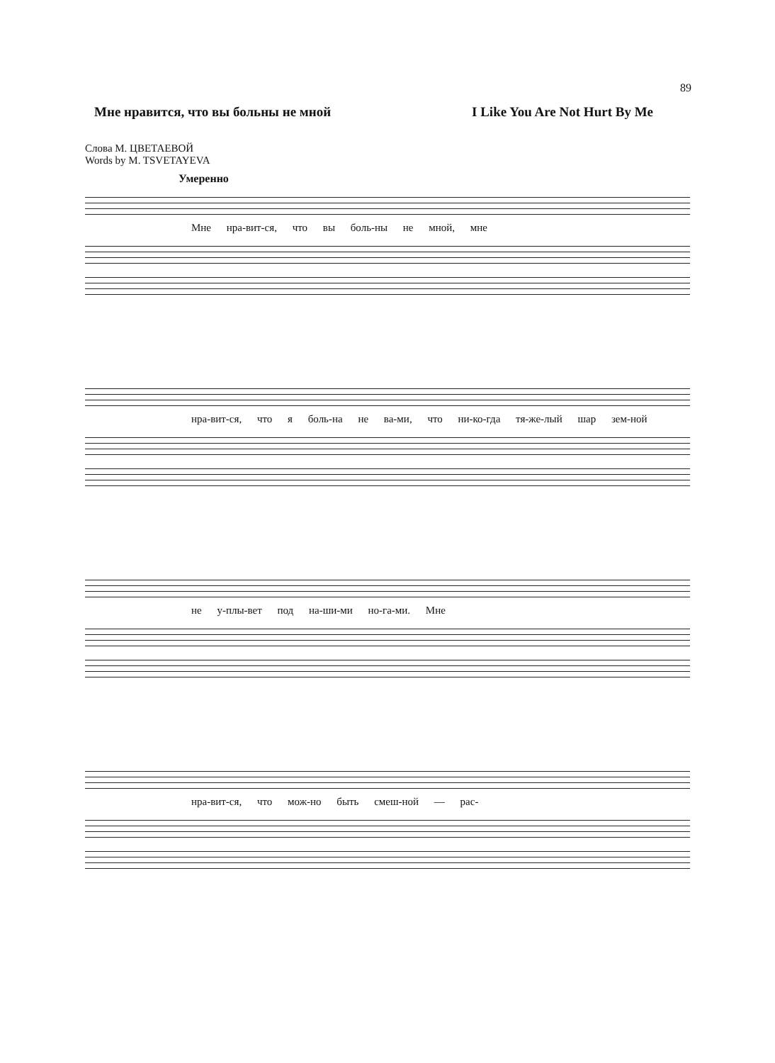89
Мне нравится, что вы больны не мной I Like You Are Not Hurt By Me
Слова М. ЦВЕТАЕВОЙ
Words by M. TSVETAYEVA
Умеренно
Мне нра-вит-ся, что вы боль-ны не мной, мне
нра-вит-ся, что я боль-на не ва-ми, что ни-ко-гда тя-же-лый шар зем-ной
не у-плы-вет под на-ши-ми но-га-ми. Мне
нра-вит-ся, что мож-но быть смеш-ной — рас-